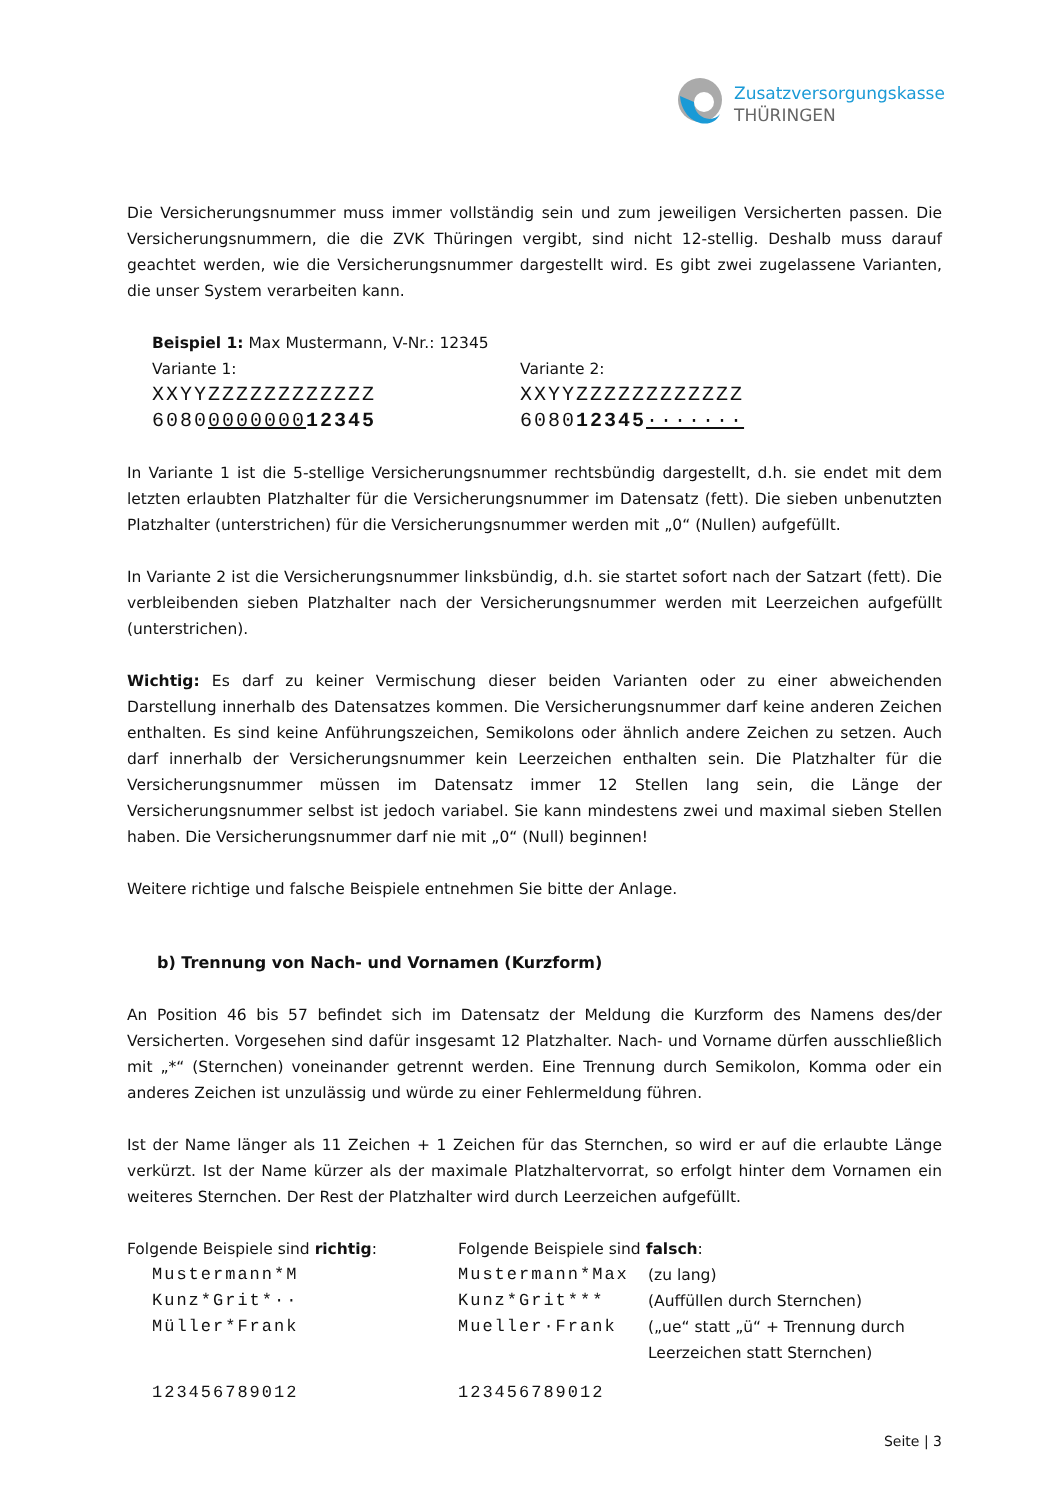Zusatzversorgungskasse
THÜRINGEN
Die Versicherungsnummer muss immer vollständig sein und zum jeweiligen Versicherten passen. Die Versicherungsnummern, die die ZVK Thüringen vergibt, sind nicht 12-stellig. Deshalb muss darauf geachtet werden, wie die Versicherungsnummer dargestellt wird. Es gibt zwei zugelassene Varianten, die unser System verarbeiten kann.
| Beispiel 1: Max Mustermann, V-Nr.: 12345 | |
| Variante 1: | Variante 2: |
| XXYYZZZZZZZZZZZZ | XXYYZZZZZZZZZZZZ |
| 6080 0000000 12345 | 6080 12345 ······· |
In Variante 1 ist die 5-stellige Versicherungsnummer rechtsbündig dargestellt, d.h. sie endet mit dem letzten erlaubten Platzhalter für die Versicherungsnummer im Datensatz (fett). Die sieben unbenutzten Platzhalter (unterstrichen) für die Versicherungsnummer werden mit „0“ (Nullen) aufgefüllt.
In Variante 2 ist die Versicherungsnummer linksbündig, d.h. sie startet sofort nach der Satzart (fett). Die verbleibenden sieben Platzhalter nach der Versicherungsnummer werden mit Leerzeichen aufgefüllt (unterstrichen).
Wichtig: Es darf zu keiner Vermischung dieser beiden Varianten oder zu einer abweichenden Darstellung innerhalb des Datensatzes kommen. Die Versicherungsnummer darf keine anderen Zeichen enthalten. Es sind keine Anführungszeichen, Semikolons oder ähnlich andere Zeichen zu setzen. Auch darf innerhalb der Versicherungsnummer kein Leerzeichen enthalten sein. Die Platzhalter für die Versicherungsnummer müssen im Datensatz immer 12 Stellen lang sein, die Länge der Versicherungsnummer selbst ist jedoch variabel. Sie kann mindestens zwei und maximal sieben Stellen haben. Die Versicherungsnummer darf nie mit „0“ (Null) beginnen!
Weitere richtige und falsche Beispiele entnehmen Sie bitte der Anlage.
b) Trennung von Nach- und Vornamen (Kurzform)
An Position 46 bis 57 befindet sich im Datensatz der Meldung die Kurzform des Namens des/der Versicherten. Vorgesehen sind dafür insgesamt 12 Platzhalter. Nach- und Vorname dürfen ausschließlich mit „*“ (Sternchen) voneinander getrennt werden. Eine Trennung durch Semikolon, Komma oder ein anderes Zeichen ist unzulässig und würde zu einer Fehlermeldung führen.
Ist der Name länger als 11 Zeichen + 1 Zeichen für das Sternchen, so wird er auf die erlaubte Länge verkürzt. Ist der Name kürzer als der maximale Platzhaltervorrat, so erfolgt hinter dem Vornamen ein weiteres Sternchen. Der Rest der Platzhalter wird durch Leerzeichen aufgefüllt.
| Folgende Beispiele sind richtig : | Folgende Beispiele sind falsch : | |
| Mustermann*M | Mustermann*Max | (zu lang) |
| Kunz*Grit*·· | Kunz*Grit*** | (Auffüllen durch Sternchen) |
| Müller*Frank | Mueller·Frank | („ue“ statt „ü“ + Trennung durch Leerzeichen statt Sternchen) |
| 123456789012 | 123456789012 | |
Seite | 3